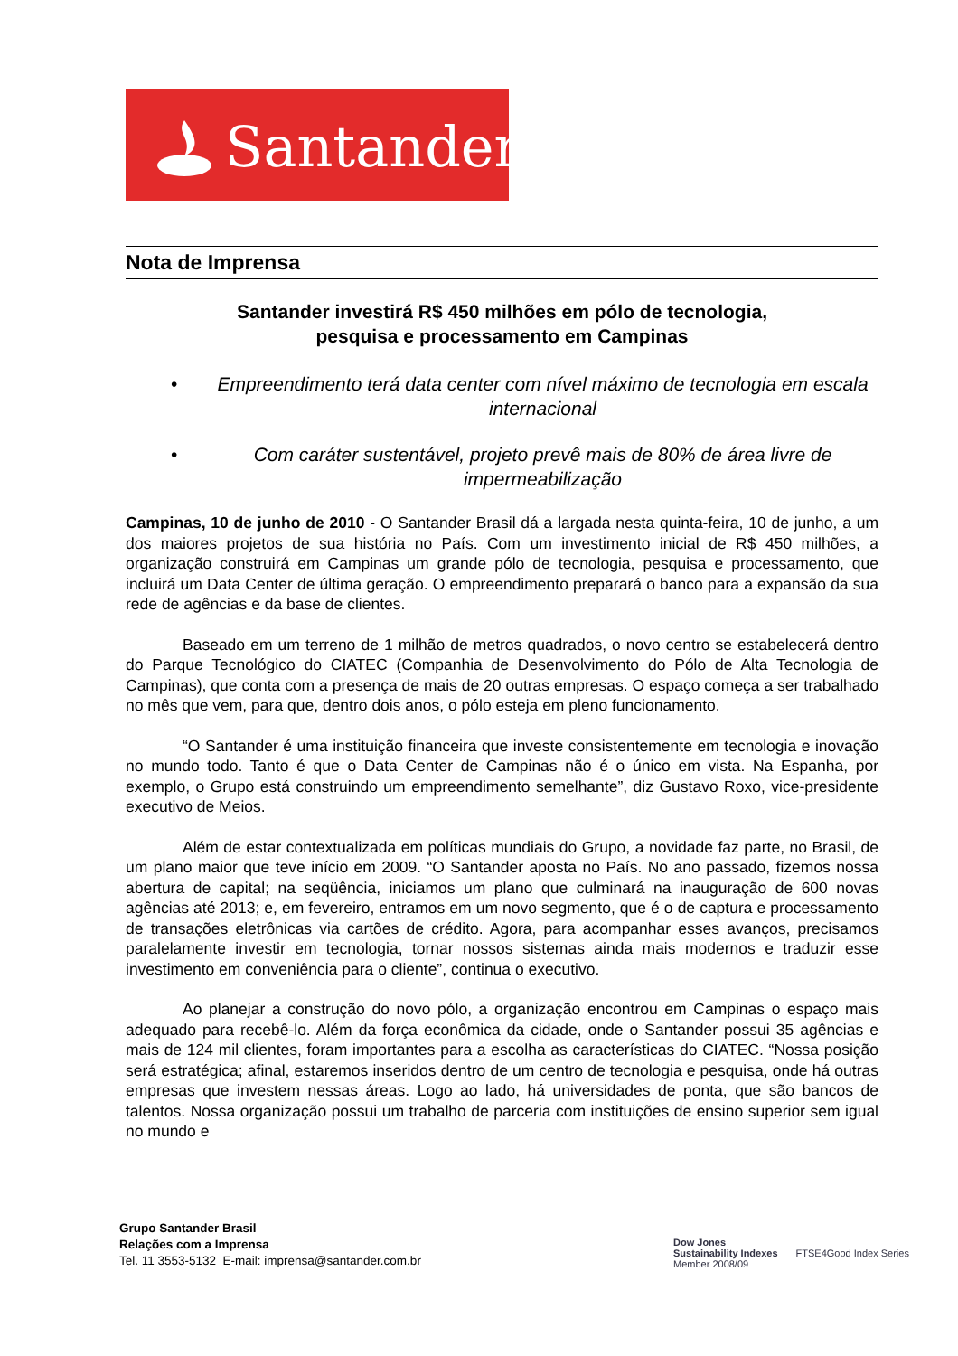Santander
Nota de Imprensa
Santander investirá R$ 450 milhões em pólo de tecnologia,
pesquisa e processamento em Campinas
• Empreendimento terá data center com nível máximo de tecnologia em escala internacional
• Com caráter sustentável, projeto prevê mais de 80% de área livre de impermeabilização
Campinas, 10 de junho de 2010 - O Santander Brasil dá a largada nesta quinta-feira, 10 de junho, a um dos maiores projetos de sua história no País. Com um investimento inicial de R$ 450 milhões, a organização construirá em Campinas um grande pólo de tecnologia, pesquisa e processamento, que incluirá um Data Center de última geração. O empreendimento preparará o banco para a expansão da sua rede de agências e da base de clientes.
Baseado em um terreno de 1 milhão de metros quadrados, o novo centro se estabelecerá dentro do Parque Tecnológico do CIATEC (Companhia de Desenvolvimento do Pólo de Alta Tecnologia de Campinas), que conta com a presença de mais de 20 outras empresas. O espaço começa a ser trabalhado no mês que vem, para que, dentro dois anos, o pólo esteja em pleno funcionamento.
“O Santander é uma instituição financeira que investe consistentemente em tecnologia e inovação no mundo todo. Tanto é que o Data Center de Campinas não é o único em vista. Na Espanha, por exemplo, o Grupo está construindo um empreendimento semelhante”, diz Gustavo Roxo, vice-presidente executivo de Meios.
Além de estar contextualizada em políticas mundiais do Grupo, a novidade faz parte, no Brasil, de um plano maior que teve início em 2009. “O Santander aposta no País. No ano passado, fizemos nossa abertura de capital; na seqüência, iniciamos um plano que culminará na inauguração de 600 novas agências até 2013; e, em fevereiro, entramos em um novo segmento, que é o de captura e processamento de transações eletrônicas via cartões de crédito. Agora, para acompanhar esses avanços, precisamos paralelamente investir em tecnologia, tornar nossos sistemas ainda mais modernos e traduzir esse investimento em conveniência para o cliente”, continua o executivo.
Ao planejar a construção do novo pólo, a organização encontrou em Campinas o espaço mais adequado para recebê-lo. Além da força econômica da cidade, onde o Santander possui 35 agências e mais de 124 mil clientes, foram importantes para a escolha as características do CIATEC. “Nossa posição será estratégica; afinal, estaremos inseridos dentro de um centro de tecnologia e pesquisa, onde há outras empresas que investem nessas áreas. Logo ao lado, há universidades de ponta, que são bancos de talentos. Nossa organização possui um trabalho de parceria com instituições de ensino superior sem igual no mundo e
Grupo Santander Brasil
Relações com a Imprensa
Tel. 11 3553-5132 E-mail: imprensa@santander.com.br
Dow Jones
Sustainability Indexes
Member 2008/09
FTSE4Good Index Series